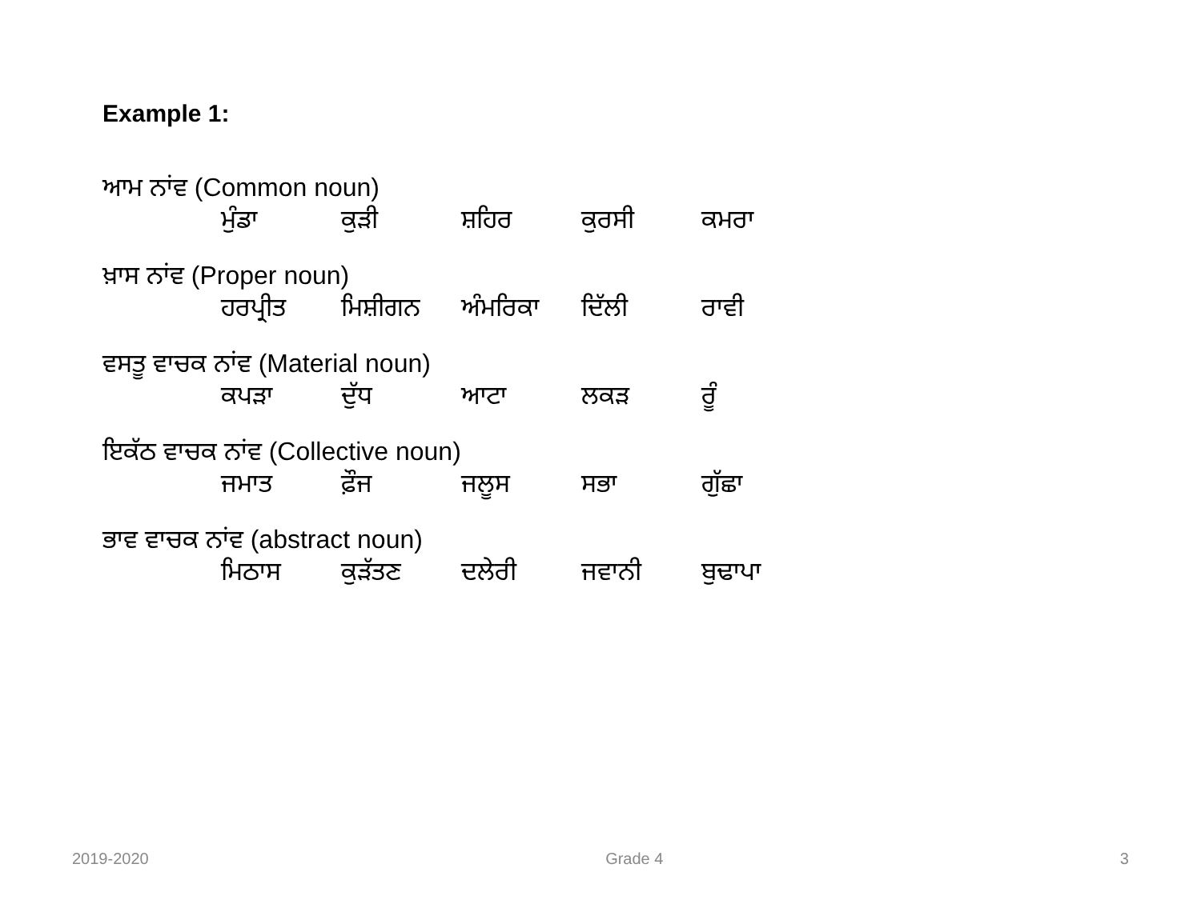Example 1:
ਆਮ ਨਾਂਵ (Common noun)
| ਮੁੰਡਾ | ਕੁੜੀ | ਸ਼ਹਿਰ | ਕੁਰਸੀ | ਕਮਰਾ |
ਖ਼ਾਸ ਨਾਂਵ (Proper noun)
| ਹਰਪ੍ਰੀਤ | ਮਿਸ਼ੀਗਨ | ਅੰਮਰਿਕਾ | ਦਿੱਲੀ | ਰਾਵੀ |
ਵਸਤੂ ਵਾਚਕ ਨਾਂਵ (Material noun)
| ਕਪੜਾ | ਦੁੱਧ | ਆਟਾ | ਲਕੜ | ਰੂੰ |
ਇਕੱਠ ਵਾਚਕ ਨਾਂਵ (Collective noun)
| ਜਮਾਤ | ਫ਼ੌਜ | ਜਲੂਸ | ਸਭਾ | ਗੁੱਛਾ |
ਭਾਵ ਵਾਚਕ ਨਾਂਵ (abstract noun)
| ਮਿਠਾਸ | ਕੁੜੱਤਣ | ਦਲੇਰੀ | ਜਵਾਨੀ | ਬੁਢਾਪਾ |
2019-2020 Grade 4 3